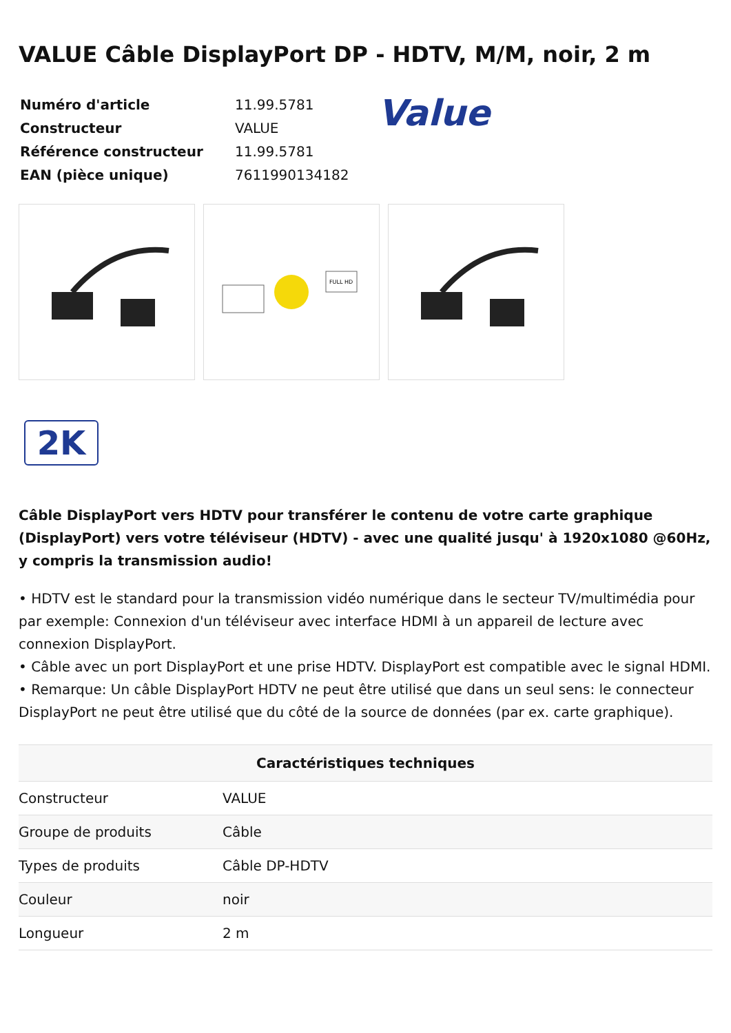VALUE Câble DisplayPort DP - HDTV, M/M, noir, 2 m
| Numéro d'article | 11.99.5781 |
| Constructeur | VALUE |
| Référence constructeur | 11.99.5781 |
| EAN (pièce unique) | 7611990134182 |
Value
FULL HD
2K
Câble DisplayPort vers HDTV pour transférer le contenu de votre carte graphique (DisplayPort) vers votre téléviseur (HDTV) - avec une qualité jusqu' à 1920x1080 @60Hz, y compris la transmission audio!
• HDTV est le standard pour la transmission vidéo numérique dans le secteur TV/multimédia pour par exemple: Connexion d'un téléviseur avec interface HDMI à un appareil de lecture avec connexion DisplayPort.
• Câble avec un port DisplayPort et une prise HDTV. DisplayPort est compatible avec le signal HDMI.
• Remarque: Un câble DisplayPort HDTV ne peut être utilisé que dans un seul sens: le connecteur DisplayPort ne peut être utilisé que du côté de la source de données (par ex. carte graphique).
| Caractéristiques techniques | |
| --- | --- |
| Constructeur | VALUE |
| Groupe de produits | Câble |
| Types de produits | Câble DP-HDTV |
| Couleur | noir |
| Longueur | 2 m |